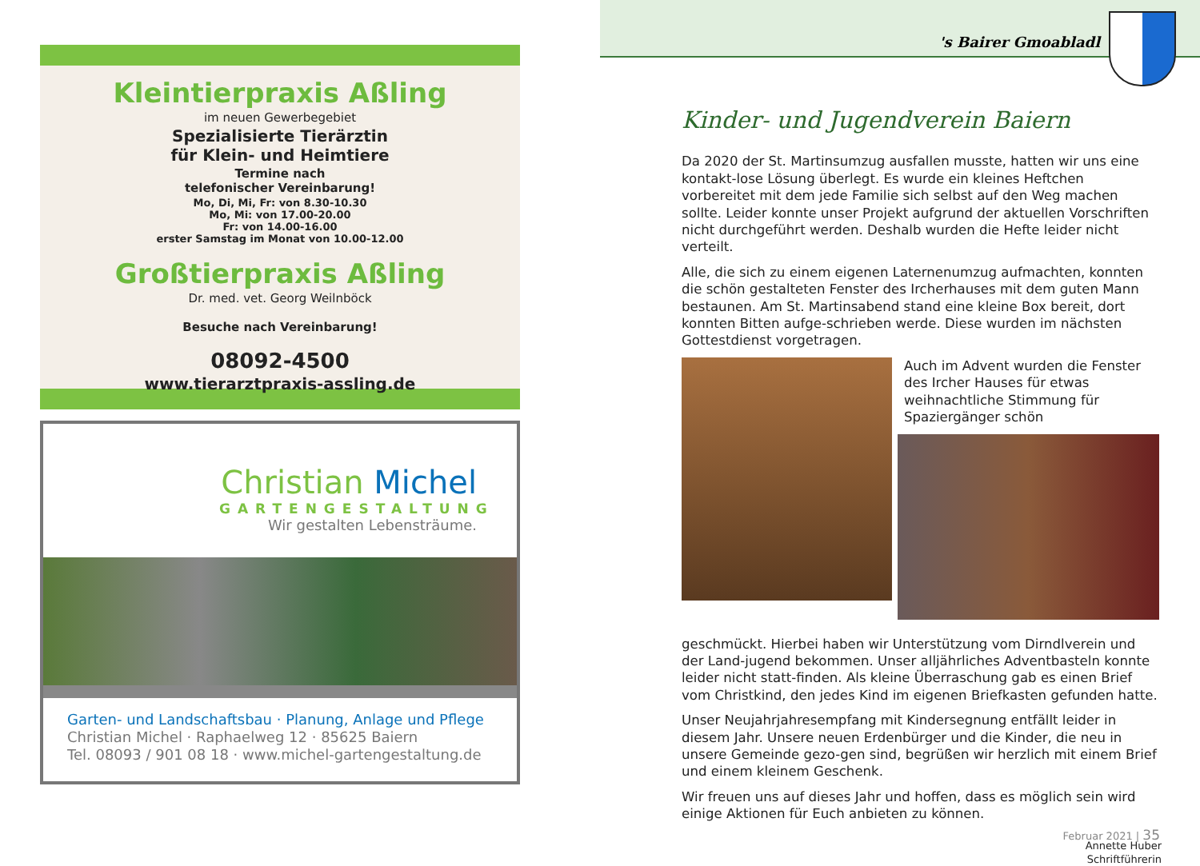Kleintierpraxis Aßling
im neuen Gewerbegebiet
Spezialisierte Tierärztin
für Klein- und Heimtiere
Termine nach
telefonischer Vereinbarung!
Mo, Di, Mi, Fr: von 8.30-10.30
Mo, Mi: von 17.00-20.00
Fr: von 14.00-16.00
erster Samstag im Monat von 10.00-12.00
Großtierpraxis Aßling
Dr. med. vet. Georg Weilnböck
Besuche nach Vereinbarung!
08092-4500
www.tierarztpraxis-assling.de
Christian Michel
GARTENGESTALTUNG
Wir gestalten Lebensträume.
Garten- und Landschaftsbau · Planung, Anlage und Pflege
Christian Michel · Raphaelweg 12 · 85625 Baiern
Tel. 08093 / 901 08 18 · www.michel-gartengestaltung.de
's Bairer Gmoabladl
Kinder- und Jugendverein Baiern
Da 2020 der St. Martinsumzug ausfallen musste, hatten wir uns eine kontakt-lose Lösung überlegt. Es wurde ein kleines Heftchen vorbereitet mit dem jede Familie sich selbst auf den Weg machen sollte. Leider konnte unser Projekt aufgrund der aktuellen Vorschriften nicht durchgeführt werden. Deshalb wurden die Hefte leider nicht verteilt.
Alle, die sich zu einem eigenen Laternenumzug aufmachten, konnten die schön gestalteten Fenster des Ircherhauses mit dem guten Mann bestaunen. Am St. Martinsabend stand eine kleine Box bereit, dort konnten Bitten aufge-schrieben werde. Diese wurden im nächsten Gottestdienst vorgetragen.
Auch im Advent wurden die Fenster des Ircher Hauses für etwas weihnachtliche Stimmung für Spaziergänger schön
geschmückt. Hierbei haben wir Unterstützung vom Dirndlverein und der Land-jugend bekommen. Unser alljährliches Adventbasteln konnte leider nicht statt-finden. Als kleine Überraschung gab es einen Brief vom Christkind, den jedes Kind im eigenen Briefkasten gefunden hatte.
Unser Neujahrjahresempfang mit Kindersegnung entfällt leider in diesem Jahr. Unsere neuen Erdenbürger und die Kinder, die neu in unsere Gemeinde gezo-gen sind, begrüßen wir herzlich mit einem Brief und einem kleinem Geschenk.
Wir freuen uns auf dieses Jahr und hoffen, dass es möglich sein wird einige Aktionen für Euch anbieten zu können.
Annette Huber
Schriftführerin
Februar 2021 | 35